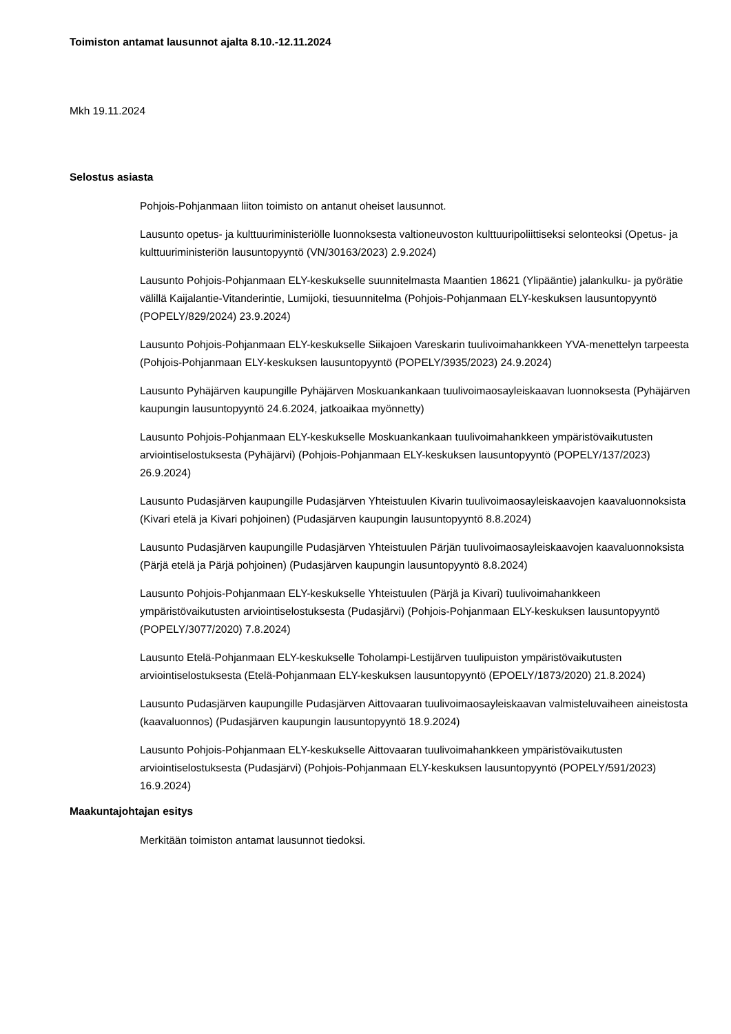Toimiston antamat lausunnot ajalta 8.10.-12.11.2024
Mkh 19.11.2024
Selostus asiasta
Pohjois-Pohjanmaan liiton toimisto on antanut oheiset lausunnot.
Lausunto opetus- ja kulttuuriministeriölle luonnoksesta valtioneuvoston kulttuuripoliittiseksi selonteoksi (Opetus- ja kulttuuriministeriön lausuntopyyntö (VN/30163/2023) 2.9.2024)
Lausunto Pohjois-Pohjanmaan ELY-keskukselle suunnitelmasta Maantien 18621 (Ylipääntie) jalankulku- ja pyörätie välillä Kaijalantie-Vitanderintie, Lumijoki, tiesuunnitelma (Pohjois-Pohjanmaan ELY-keskuksen lausuntopyyntö (POPELY/829/2024) 23.9.2024)
Lausunto Pohjois-Pohjanmaan ELY-keskukselle Siikajoen Vareskarin tuulivoimahankkeen YVA-menettelyn tarpeesta (Pohjois-Pohjanmaan ELY-keskuksen lausuntopyyntö (POPELY/3935/2023) 24.9.2024)
Lausunto Pyhäjärven kaupungille Pyhäjärven Moskuankankaan tuulivoimaosayleiskaavan luonnoksesta (Pyhäjärven kaupungin lausuntopyyntö 24.6.2024, jatkoaikaa myönnetty)
Lausunto Pohjois-Pohjanmaan ELY-keskukselle Moskuankankaan tuulivoimahankkeen ympäristövaikutusten arviointiselostuksesta (Pyhäjärvi) (Pohjois-Pohjanmaan ELY-keskuksen lausuntopyyntö (POPELY/137/2023) 26.9.2024)
Lausunto Pudasjärven kaupungille Pudasjärven Yhteistuulen Kivarin tuulivoimaosayleiskaavojen kaavaluonnoksista (Kivari etelä ja Kivari pohjoinen) (Pudasjärven kaupungin lausuntopyyntö 8.8.2024)
Lausunto Pudasjärven kaupungille Pudasjärven Yhteistuulen Pärjän tuulivoimaosayleiskaavojen kaavaluonnoksista (Pärjä etelä ja Pärjä pohjoinen) (Pudasjärven kaupungin lausuntopyyntö 8.8.2024)
Lausunto Pohjois-Pohjanmaan ELY-keskukselle Yhteistuulen (Pärjä ja Kivari) tuulivoimahankkeen ympäristövaikutusten arviointiselostuksesta (Pudasjärvi) (Pohjois-Pohjanmaan ELY-keskuksen lausuntopyyntö (POPELY/3077/2020) 7.8.2024)
Lausunto Etelä-Pohjanmaan ELY-keskukselle Toholampi-Lestijärven tuulipuiston ympäristövaikutusten arviointiselostuksesta (Etelä-Pohjanmaan ELY-keskuksen lausuntopyyntö (EPOELY/1873/2020) 21.8.2024)
Lausunto Pudasjärven kaupungille Pudasjärven Aittovaaran tuulivoimaosayleiskaavan valmisteluvaiheen aineistosta (kaavaluonnos) (Pudasjärven kaupungin lausuntopyyntö 18.9.2024)
Lausunto Pohjois-Pohjanmaan ELY-keskukselle Aittovaaran tuulivoimahankkeen ympäristövaikutusten arviointiselostuksesta (Pudasjärvi) (Pohjois-Pohjanmaan ELY-keskuksen lausuntopyyntö (POPELY/591/2023) 16.9.2024)
Maakuntajohtajan esitys
Merkitään toimiston antamat lausunnot tiedoksi.